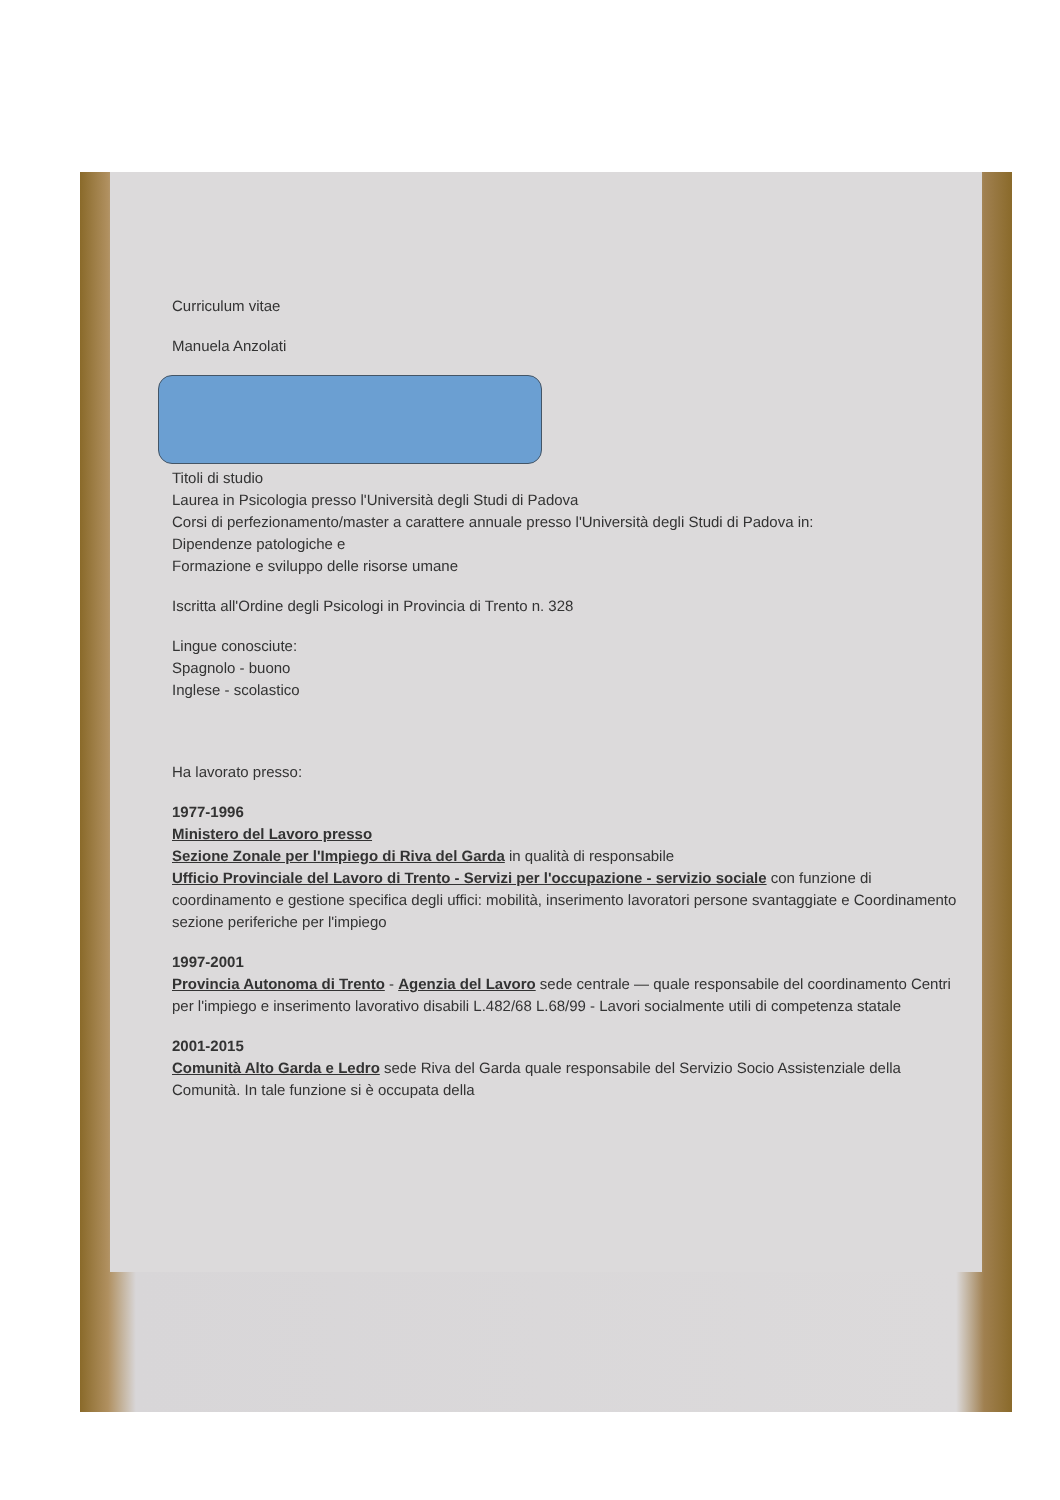Curriculum vitae
Manuela Anzolati
Titoli di studio
Laurea in Psicologia presso l'Università degli Studi di Padova
Corsi di perfezionamento/master a carattere annuale presso l'Università degli Studi di Padova in:
Dipendenze patologiche e
Formazione e sviluppo delle risorse umane
Iscritta all'Ordine degli Psicologi in Provincia di Trento n. 328
Lingue conosciute:
Spagnolo - buono
Inglese - scolastico
Ha lavorato presso:
1977-1996
Ministero del Lavoro presso
Sezione Zonale per l'Impiego di Riva del Garda in qualità di responsabile
Ufficio Provinciale del Lavoro di Trento - Servizi per l'occupazione - servizio sociale con funzione di coordinamento e gestione specifica degli uffici: mobilità, inserimento lavoratori persone svantaggiate e Coordinamento sezione periferiche per l'impiego
1997-2001
Provincia Autonoma di Trento - Agenzia del Lavoro sede centrale — quale responsabile del coordinamento Centri per l'impiego e inserimento lavorativo disabili L.482/68 L.68/99 - Lavori socialmente utili di competenza statale
2001-2015
Comunità Alto Garda e Ledro sede Riva del Garda quale responsabile del Servizio Socio Assistenziale della Comunità. In tale funzione si è occupata della